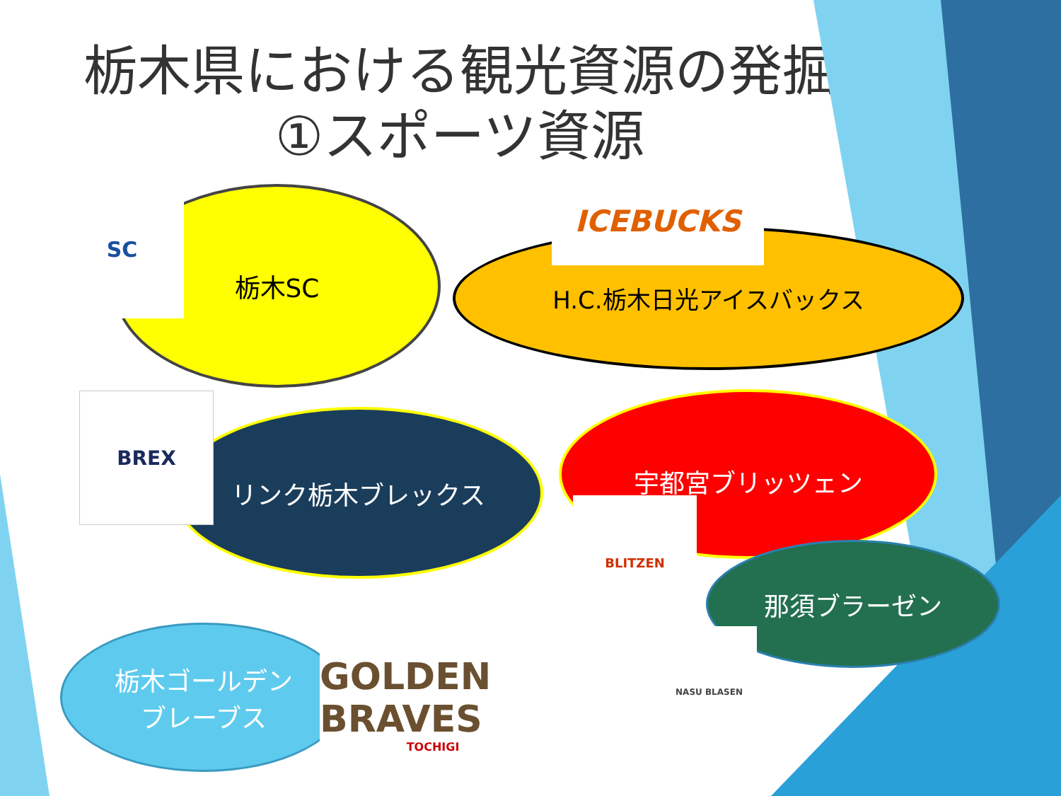栃木県における観光資源の発掘
①スポーツ資源
栃木SC
SC
H.C.栃木日光アイスバックス
ICEBUCKS
リンク栃木ブレックス
BREX 宇都宮ブリッツェン
BLITZEN
那須ブラーゼン
NASU BLASEN
栃木ゴールデン
ブレーブス
GOLDEN BRAVES
TOCHIGI